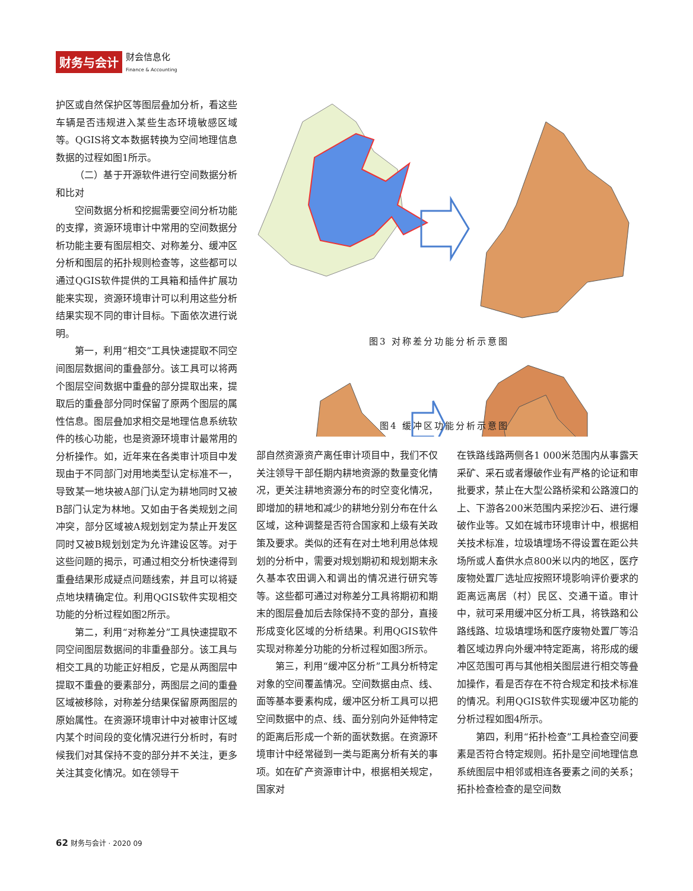财务与会计
财会信息化
Finance & Accounting
护区或自然保护区等图层叠加分析，看这些车辆是否违规进入某些生态环境敏感区域等。QGIS将文本数据转换为空间地理信息数据的过程如图1所示。
（二）基于开源软件进行空间数据分析和比对
空间数据分析和挖掘需要空间分析功能的支撑，资源环境审计中常用的空间数据分析功能主要有图层相交、对称差分、缓冲区分析和图层的拓扑规则检查等，这些都可以通过QGIS软件提供的工具箱和插件扩展功能来实现，资源环境审计可以利用这些分析结果实现不同的审计目标。下面依次进行说明。
第一，利用“相交”工具快速提取不同空间图层数据间的重叠部分。该工具可以将两个图层空间数据中重叠的部分提取出来，提取后的重叠部分同时保留了原两个图层的属性信息。图层叠加求相交是地理信息系统软件的核心功能，也是资源环境审计最常用的分析操作。如，近年来在各类审计项目中发现由于不同部门对用地类型认定标准不一，导致某一地块被A部门认定为耕地同时又被B部门认定为林地。又如由于各类规划之间冲突，部分区域被A规划划定为禁止开发区同时又被B规划划定为允许建设区等。对于这些问题的揭示，可通过相交分析快速得到重叠结果形成疑点问题线索，并且可以将疑点地块精确定位。利用QGIS软件实现相交功能的分析过程如图2所示。
第二，利用“对称差分”工具快速提取不同空间图层数据间的非重叠部分。该工具与相交工具的功能正好相反，它是从两图层中提取不重叠的要素部分，两图层之间的重叠区域被移除，对称差分结果保留原两图层的原始属性。在资源环境审计中对被审计区域内某个时间段的变化情况进行分析时，有时候我们对其保持不变的部分并不关注，更多关注其变化情况。如在领导干
图3 对称差分功能分析示意图
图4 缓冲区功能分析示意图
部自然资源资产离任审计项目中，我们不仅关注领导干部任期内耕地资源的数量变化情况，更关注耕地资源分布的时空变化情况，即增加的耕地和减少的耕地分别分布在什么区域，这种调整是否符合国家和上级有关政策及要求。类似的还有在对土地利用总体规划的分析中，需要对规划期初和规划期末永久基本农田调入和调出的情况进行研究等等。这些都可通过对称差分工具将期初和期末的图层叠加后去除保持不变的部分，直接形成变化区域的分析结果。利用QGIS软件实现对称差分功能的分析过程如图3所示。
第三，利用“缓冲区分析”工具分析特定对象的空间覆盖情况。空间数据由点、线、面等基本要素构成，缓冲区分析工具可以把空间数据中的点、线、面分别向外延伸特定的距离后形成一个新的面状数据。在资源环境审计中经常碰到一类与距离分析有关的事项。如在矿产资源审计中，根据相关规定，国家对
在铁路线路两侧各1 000米范围内从事露天采矿、采石或者爆破作业有严格的论证和审批要求，禁止在大型公路桥梁和公路渡口的上、下游各200米范围内采挖沙石、进行爆破作业等。又如在城市环境审计中，根据相关技术标准，垃圾填埋场不得设置在距公共场所或人畜供水点800米以内的地区，医疗废物处置厂选址应按照环境影响评价要求的距离远离居（村）民区、交通干道。审计中，就可采用缓冲区分析工具，将铁路和公路线路、垃圾填埋场和医疗废物处置厂等沿着区域边界向外缓冲特定距离，将形成的缓冲区范围可再与其他相关图层进行相交等叠加操作，看是否存在不符合规定和技术标准的情况。利用QGIS软件实现缓冲区功能的分析过程如图4所示。
第四，利用“拓扑检查”工具检查空间要素是否符合特定规则。拓扑是空间地理信息系统图层中相邻或相连各要素之间的关系；拓扑检查检查的是空间数
62 财务与会计 · 2020 09